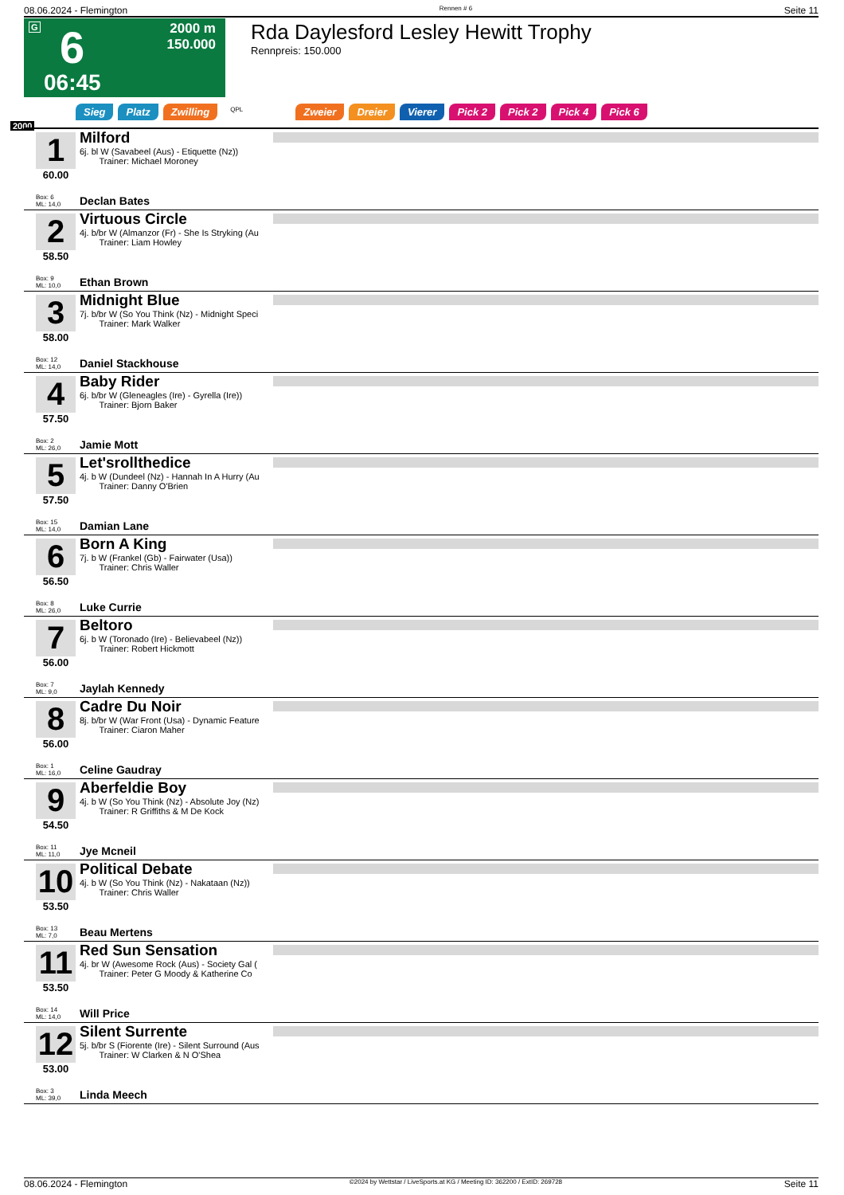08.06.2024 - Flemington Rennen # 6 Seite 11
G 6
2000 m
150.000
06:45
Rda Daylesford Lesley Hewitt Trophy
Rennpreis: 150.000
Sieg Platz Zwilling QPL Zweier Dreier Vierer Pick 2 Pick 2 Pick 4 Pick 6
2000
1
60.00
Milford
6j. bl W (Savabeel (Aus) - Etiquette (Nz))
Trainer: Michael Moroney
Box: 6
ML: 14,0
Declan Bates
2
58.50
Virtuous Circle
4j. b/br W (Almanzor (Fr) - She Is Stryking (Au
Trainer: Liam Howley
Box: 9
ML: 10,0
Ethan Brown
3
58.00
Midnight Blue
7j. b/br W (So You Think (Nz) - Midnight Speci
Trainer: Mark Walker
Box: 12
ML: 14,0
Daniel Stackhouse
4
57.50
Baby Rider
6j. b/br W (Gleneagles (Ire) - Gyrella (Ire))
Trainer: Bjorn Baker
Box: 2
ML: 26,0
Jamie Mott
5
57.50
Let'srollthedice
4j. b W (Dundeel (Nz) - Hannah In A Hurry (Au
Trainer: Danny O'Brien
Box: 15
ML: 14,0
Damian Lane
6
56.50
Born A King
7j. b W (Frankel (Gb) - Fairwater (Usa))
Trainer: Chris Waller
Box: 8
ML: 26,0
Luke Currie
7
56.00
Beltoro
6j. b W (Toronado (Ire) - Believabeel (Nz))
Trainer: Robert Hickmott
Box: 7
ML: 9,0
Jaylah Kennedy
8
56.00
Cadre Du Noir
8j. b/br W (War Front (Usa) - Dynamic Feature
Trainer: Ciaron Maher
Box: 1
ML: 16,0
Celine Gaudray
9
54.50
Aberfeldie Boy
4j. b W (So You Think (Nz) - Absolute Joy (Nz)
Trainer: R Griffiths & M De Kock
Box: 11
ML: 11,0
Jye Mcneil
10
53.50
Political Debate
4j. b W (So You Think (Nz) - Nakataan (Nz))
Trainer: Chris Waller
Box: 13
ML: 7,0
Beau Mertens
11
53.50
Red Sun Sensation
4j. br W (Awesome Rock (Aus) - Society Gal (
Trainer: Peter G Moody & Katherine Co
Box: 14
ML: 14,0
Will Price
12
53.00
Silent Surrente
5j. b/br S (Fiorente (Ire) - Silent Surround (Aus
Trainer: W Clarken & N O'Shea
Box: 3
ML: 39,0
Linda Meech
08.06.2024 - Flemington ©2024 by Wettstar / LiveSports.at KG / Meeting ID: 362200 / ExtID: 269728 Seite 11